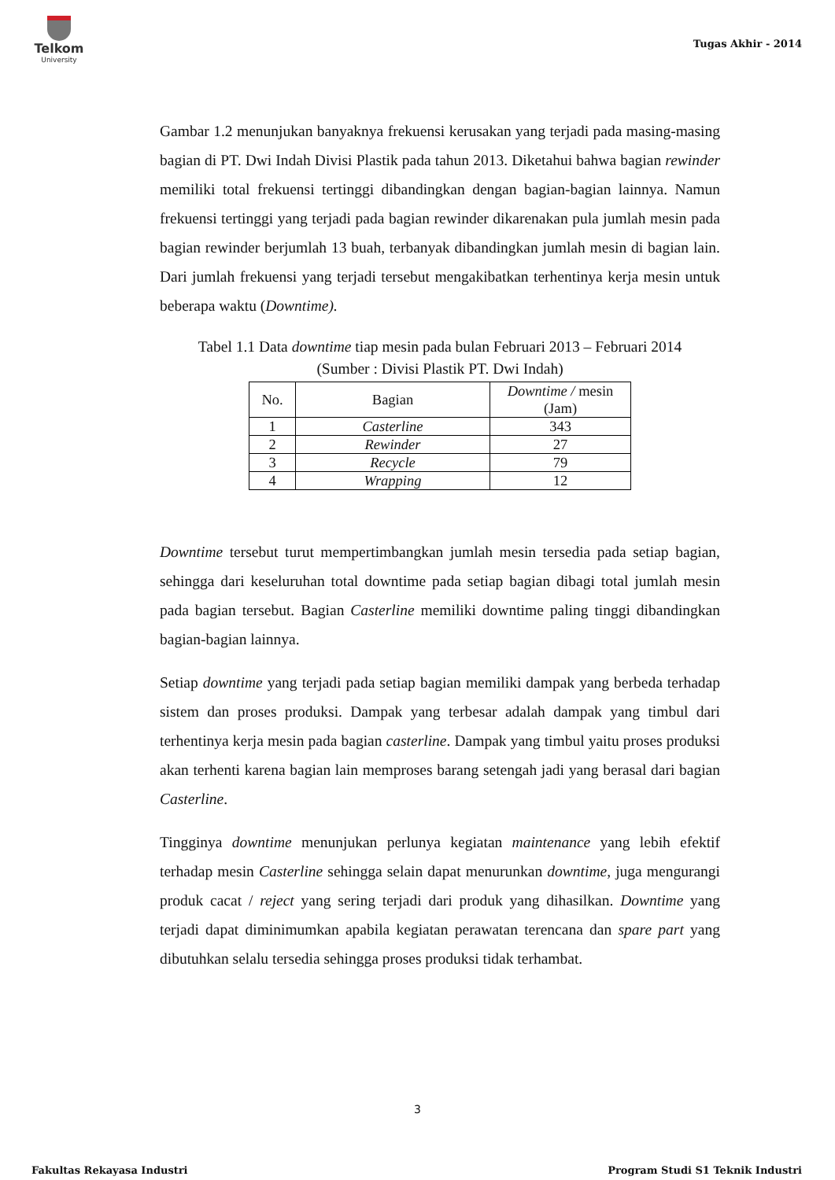Telkom
University
Tugas Akhir - 2014
Gambar 1.2 menunjukan banyaknya frekuensi kerusakan yang terjadi pada masing-masing bagian di PT. Dwi Indah Divisi Plastik pada tahun 2013. Diketahui bahwa bagian rewinder memiliki total frekuensi tertinggi dibandingkan dengan bagian-bagian lainnya. Namun frekuensi tertinggi yang terjadi pada bagian rewinder dikarenakan pula jumlah mesin pada bagian rewinder berjumlah 13 buah, terbanyak dibandingkan jumlah mesin di bagian lain. Dari jumlah frekuensi yang terjadi tersebut mengakibatkan terhentinya kerja mesin untuk beberapa waktu (Downtime).
Tabel 1.1 Data downtime tiap mesin pada bulan Februari 2013 – Februari 2014
(Sumber : Divisi Plastik PT. Dwi Indah)
| No. | Bagian | Downtime / mesin (Jam) |
| --- | --- | --- |
| 1 | Casterline | 343 |
| 2 | Rewinder | 27 |
| 3 | Recycle | 79 |
| 4 | Wrapping | 12 |
Downtime tersebut turut mempertimbangkan jumlah mesin tersedia pada setiap bagian, sehingga dari keseluruhan total downtime pada setiap bagian dibagi total jumlah mesin pada bagian tersebut. Bagian Casterline memiliki downtime paling tinggi dibandingkan bagian-bagian lainnya.
Setiap downtime yang terjadi pada setiap bagian memiliki dampak yang berbeda terhadap sistem dan proses produksi. Dampak yang terbesar adalah dampak yang timbul dari terhentinya kerja mesin pada bagian casterline. Dampak yang timbul yaitu proses produksi akan terhenti karena bagian lain memproses barang setengah jadi yang berasal dari bagian Casterline.
Tingginya downtime menunjukan perlunya kegiatan maintenance yang lebih efektif terhadap mesin Casterline sehingga selain dapat menurunkan downtime, juga mengurangi produk cacat / reject yang sering terjadi dari produk yang dihasilkan. Downtime yang terjadi dapat diminimumkan apabila kegiatan perawatan terencana dan spare part yang dibutuhkan selalu tersedia sehingga proses produksi tidak terhambat.
3
Fakultas Rekayasa Industri
Program Studi S1 Teknik Industri